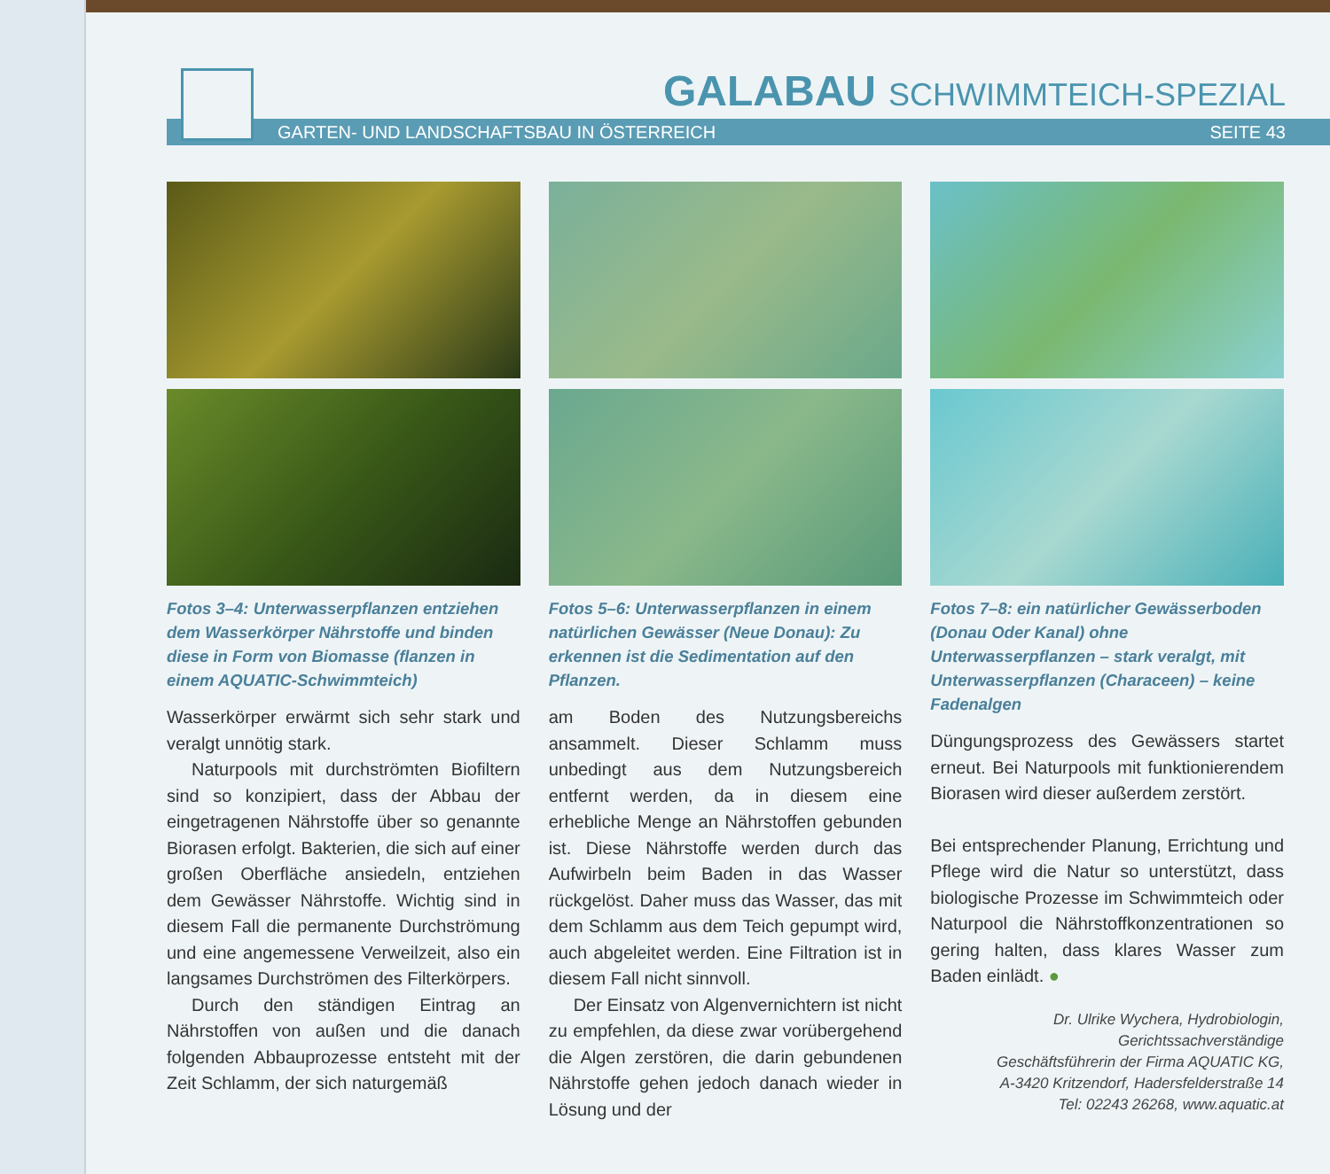GALABAU SCHWIMMTEICH-SPEZIAL
GARTEN- UND LANDSCHAFTSBAU IN ÖSTERREICH SEITE 43
Fotos 3–4: Unterwasserpflanzen entziehen dem Wasserkörper Nährstoffe und binden diese in Form von Biomasse (flanzen in einem AQUATIC-Schwimmteich)
Wasserkörper erwärmt sich sehr stark und veralgt unnötig stark.
Naturpools mit durchströmten Biofiltern sind so konzipiert, dass der Abbau der eingetragenen Nährstoffe über so genannte Biorasen erfolgt. Bakterien, die sich auf einer großen Oberfläche ansiedeln, entziehen dem Gewässer Nährstoffe. Wichtig sind in diesem Fall die permanente Durchströmung und eine angemessene Verweilzeit, also ein langsames Durchströmen des Filterkörpers.
Durch den ständigen Eintrag an Nährstoffen von außen und die danach folgenden Abbauprozesse entsteht mit der Zeit Schlamm, der sich naturgemäß
Fotos 5–6: Unterwasserpflanzen in einem natürlichen Gewässer (Neue Donau): Zu erkennen ist die Sedimentation auf den Pflanzen.
am Boden des Nutzungsbereichs ansammelt. Dieser Schlamm muss unbedingt aus dem Nutzungsbereich entfernt werden, da in diesem eine erhebliche Menge an Nährstoffen gebunden ist. Diese Nährstoffe werden durch das Aufwirbeln beim Baden in das Wasser rückgelöst. Daher muss das Wasser, das mit dem Schlamm aus dem Teich gepumpt wird, auch abgeleitet werden. Eine Filtration ist in diesem Fall nicht sinnvoll.
Der Einsatz von Algenvernichtern ist nicht zu empfehlen, da diese zwar vorübergehend die Algen zerstören, die darin gebundenen Nährstoffe gehen jedoch danach wieder in Lösung und der
Fotos 7–8: ein natürlicher Gewässerboden (Donau Oder Kanal) ohne Unterwasserpflanzen – stark veralgt, mit Unterwasserpflanzen (Characeen) – keine Fadenalgen
Düngungsprozess des Gewässers startet erneut. Bei Naturpools mit funktionierendem Biorasen wird dieser außerdem zerstört.
Bei entsprechender Planung, Errichtung und Pflege wird die Natur so unterstützt, dass biologische Prozesse im Schwimmteich oder Naturpool die Nährstoffkonzentrationen so gering halten, dass klares Wasser zum Baden einlädt. ●
Dr. Ulrike Wychera, Hydrobiologin,
Gerichtssachverständige
Geschäftsführerin der Firma AQUATIC KG,
A-3420 Kritzendorf, Hadersfelderstraße 14
Tel: 02243 26268, www.aquatic.at